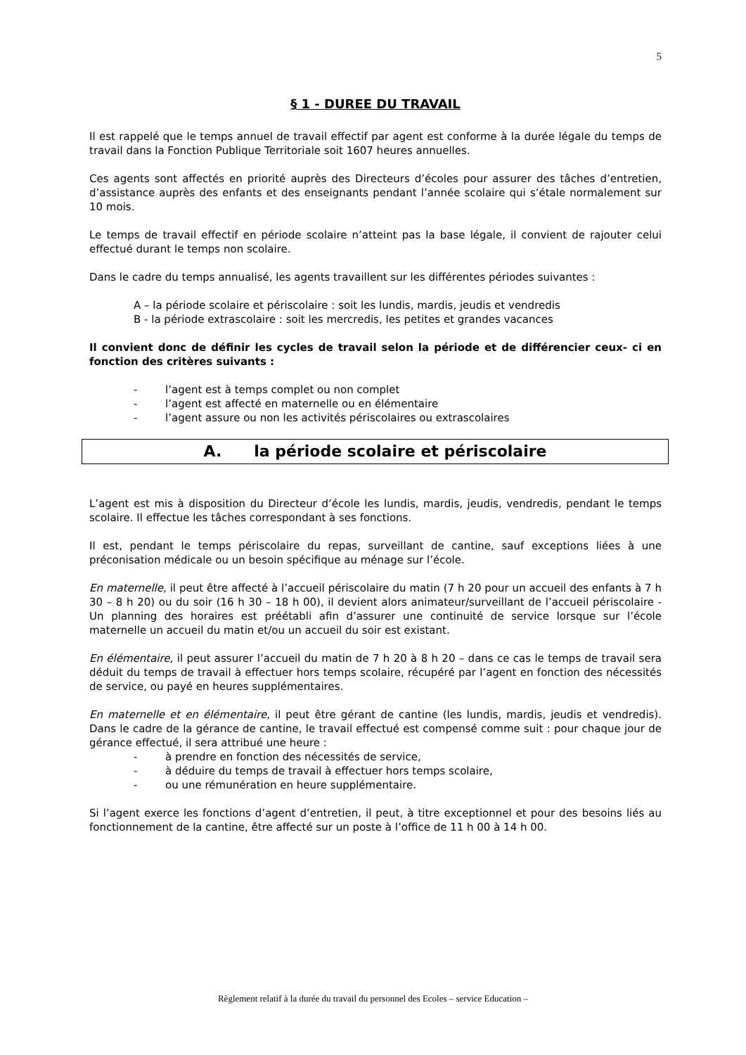5
§ 1 - DUREE DU TRAVAIL
Il est rappelé que le temps annuel de travail effectif par agent est conforme à la durée légale du temps de travail dans la Fonction Publique Territoriale soit 1607 heures annuelles.
Ces agents sont affectés en priorité auprès des Directeurs d’écoles pour assurer des tâches d’entretien, d’assistance auprès des enfants et des enseignants pendant l’année scolaire qui s’étale normalement sur 10 mois.
Le temps de travail effectif en période scolaire n’atteint pas la base légale, il convient de rajouter celui effectué durant le temps non scolaire.
Dans le cadre du temps annualisé, les agents travaillent sur les différentes périodes suivantes :
A – la période scolaire et périscolaire : soit les lundis, mardis, jeudis et vendredis
B - la période extrascolaire : soit les mercredis, les petites et grandes vacances
Il convient donc de définir les cycles de travail selon la période et de différencier ceux- ci en fonction des critères suivants :
- l’agent est à temps complet ou non complet
- l’agent est affecté en maternelle ou en élémentaire
- l’agent assure ou non les activités périscolaires ou extrascolaires
A. la période scolaire et périscolaire
L’agent est mis à disposition du Directeur d’école les lundis, mardis, jeudis, vendredis, pendant le temps scolaire. Il effectue les tâches correspondant à ses fonctions.
Il est, pendant le temps périscolaire du repas, surveillant de cantine, sauf exceptions liées à une préconisation médicale ou un besoin spécifique au ménage sur l’école.
En maternelle, il peut être affecté à l’accueil périscolaire du matin (7 h 20 pour un accueil des enfants à 7 h 30 – 8 h 20) ou du soir (16 h 30 – 18 h 00), il devient alors animateur/surveillant de l’accueil périscolaire - Un planning des horaires est préétabli afin d’assurer une continuité de service lorsque sur l’école maternelle un accueil du matin et/ou un accueil du soir est existant.
En élémentaire, il peut assurer l’accueil du matin de 7 h 20 à 8 h 20 – dans ce cas le temps de travail sera déduit du temps de travail à effectuer hors temps scolaire, récupéré par l’agent en fonction des nécessités de service, ou payé en heures supplémentaires.
En maternelle et en élémentaire, il peut être gérant de cantine (les lundis, mardis, jeudis et vendredis). Dans le cadre de la gérance de cantine, le travail effectué est compensé comme suit : pour chaque jour de gérance effectué, il sera attribué une heure :
- à prendre en fonction des nécessités de service,
- à déduire du temps de travail à effectuer hors temps scolaire,
- ou une rémunération en heure supplémentaire.
Si l’agent exerce les fonctions d’agent d’entretien, il peut, à titre exceptionnel et pour des besoins liés au fonctionnement de la cantine, être affecté sur un poste à l’office de 11 h 00 à 14 h 00.
Règlement relatif à la durée du travail du personnel des Ecoles – service Education –